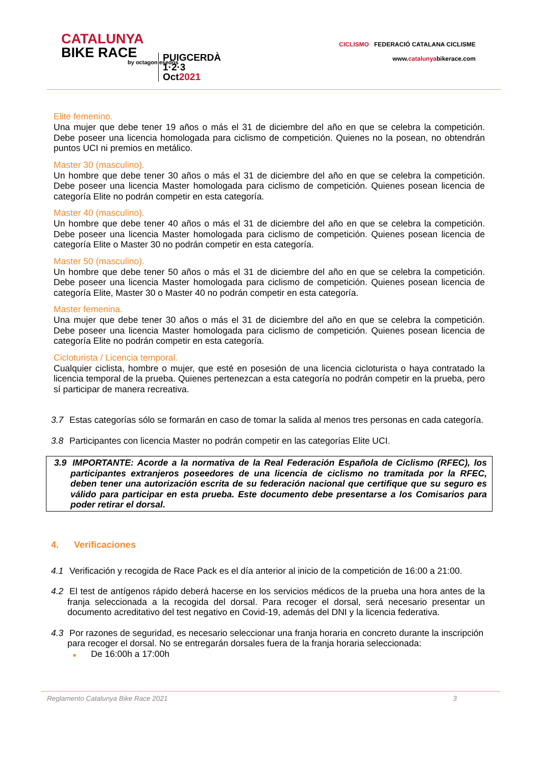CATALUNYA
BIKE RACE
by octagon esedos
PUIGCERDÀ 1·2·3 Oct2021
CICLISMO FEDERACIÓ CATALANA CICLISME
www.catalunyabikerace.com
Elite femenino.
Una mujer que debe tener 19 años o más el 31 de diciembre del año en que se celebra la competición. Debe poseer una licencia homologada para ciclismo de competición. Quienes no la posean, no obtendrán puntos UCI ni premios en metálico.
Master 30 (masculino).
Un hombre que debe tener 30 años o más el 31 de diciembre del año en que se celebra la competición. Debe poseer una licencia Master homologada para ciclismo de competición. Quienes posean licencia de categoría Elite no podrán competir en esta categoría.
Master 40 (masculino).
Un hombre que debe tener 40 años o más el 31 de diciembre del año en que se celebra la competición. Debe poseer una licencia Master homologada para ciclismo de competición. Quienes posean licencia de categoría Elite o Master 30 no podrán competir en esta categoría.
Master 50 (masculino).
Un hombre que debe tener 50 años o más el 31 de diciembre del año en que se celebra la competición. Debe poseer una licencia Master homologada para ciclismo de competición. Quienes posean licencia de categoría Elite, Master 30 o Master 40 no podrán competir en esta categoría.
Master femenina.
Una mujer que debe tener 30 años o más el 31 de diciembre del año en que se celebra la competición. Debe poseer una licencia Master homologada para ciclismo de competición. Quienes posean licencia de categoría Elite no podrán competir en esta categoría.
Cicloturista / Licencia temporal.
Cualquier ciclista, hombre o mujer, que esté en posesión de una licencia cicloturista o haya contratado la licencia temporal de la prueba. Quienes pertenezcan a esta categoría no podrán competir en la prueba, pero sí participar de manera recreativa.
3.7 Estas categorías sólo se formarán en caso de tomar la salida al menos tres personas en cada categoría.
3.8 Participantes con licencia Master no podrán competir en las categorías Elite UCI.
3.9 IMPORTANTE: Acorde a la normativa de la Real Federación Española de Ciclismo (RFEC), los participantes extranjeros poseedores de una licencia de ciclismo no tramitada por la RFEC, deben tener una autorización escrita de su federación nacional que certifique que su seguro es válido para participar en esta prueba. Este documento debe presentarse a los Comisarios para poder retirar el dorsal.
4. Verificaciones
4.1 Verificación y recogida de Race Pack es el día anterior al inicio de la competición de 16:00 a 21:00.
4.2 El test de antígenos rápido deberá hacerse en los servicios médicos de la prueba una hora antes de la franja seleccionada a la recogida del dorsal. Para recoger el dorsal, será necesario presentar un documento acreditativo del test negativo en Covid-19, además del DNI y la licencia federativa.
4.3 Por razones de seguridad, es necesario seleccionar una franja horaria en concreto durante la inscripción para recoger el dorsal. No se entregarán dorsales fuera de la franja horaria seleccionada:
■ De 16:00h a 17:00h
Reglamento Catalunya Bike Race 2021 3